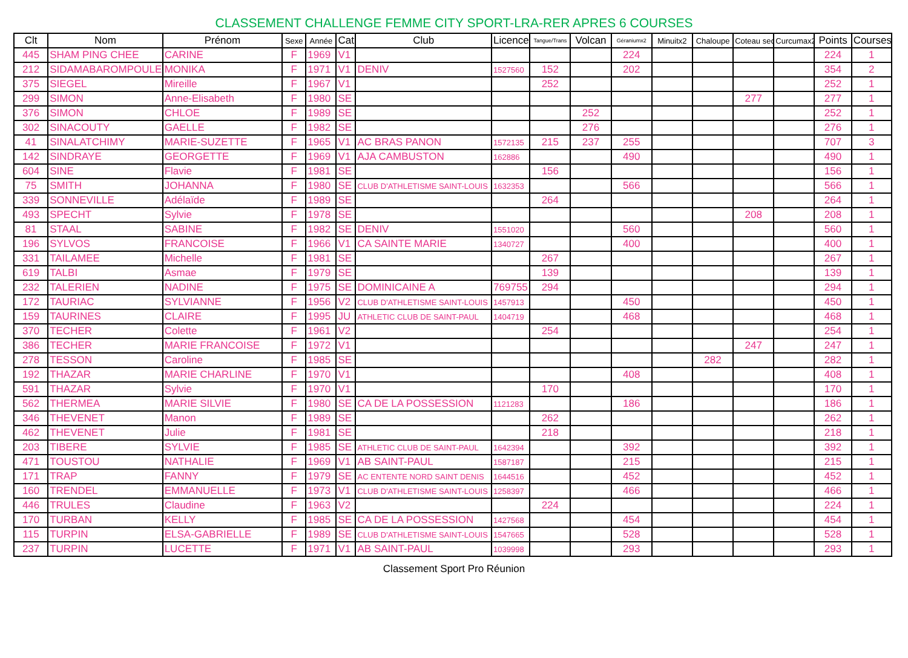CLASSEMENT CHALLENGE FEMME CITY SPORT-LRA-RER APRES 6 COURSES
| Clt | Nom | Prénom | Sexe | Année | Cat | Club | Licence | Tangue/Trans | Volcan | Géraniumx2 | Minuitx2 | Chaloupe | Coteau sec | Curcumax2 | Points | Courses |
| --- | --- | --- | --- | --- | --- | --- | --- | --- | --- | --- | --- | --- | --- | --- | --- | --- |
| 445 | SHAM PING CHEE | CARINE | F | 1969 | V1 | | | | | 224 | | | | | 224 | 1 |
| 212 | SIDAMABAROMPOULE | MONIKA | F | 1971 | V1 | DENIV | 1527560 | 152 | | 202 | | | | | 354 | 2 |
| 375 | SIEGEL | Mireille | F | 1967 | V1 | | | 252 | | | | | | | 252 | 1 |
| 299 | SIMON | Anne-Elisabeth | F | 1980 | SE | | | | | | | | 277 | | 277 | 1 |
| 376 | SIMON | CHLOE | F | 1989 | SE | | | | 252 | | | | | | 252 | 1 |
| 302 | SINACOUTY | GAELLE | F | 1982 | SE | | | | 276 | | | | | | 276 | 1 |
| 41 | SINALATCHIMY | MARIE-SUZETTE | F | 1965 | V1 | AC BRAS PANON | 1572135 | 215 | 237 | 255 | | | | | 707 | 3 |
| 142 | SINDRAYE | GEORGETTE | F | 1969 | V1 | AJA CAMBUSTON | 162886 | | | 490 | | | | | 490 | 1 |
| 604 | SINE | Flavie | F | 1981 | SE | | | 156 | | | | | | | 156 | 1 |
| 75 | SMITH | JOHANNA | F | 1980 | SE | CLUB D'ATHLETISME SAINT-LOUIS | 1632353 | | | 566 | | | | | 566 | 1 |
| 339 | SONNEVILLE | Adélaïde | F | 1989 | SE | | | 264 | | | | | | | 264 | 1 |
| 493 | SPECHT | Sylvie | F | 1978 | SE | | | | | | | | 208 | | 208 | 1 |
| 81 | STAAL | SABINE | F | 1982 | SE | DENIV | 1551020 | | | 560 | | | | | 560 | 1 |
| 196 | SYLVOS | FRANCOISE | F | 1966 | V1 | CA SAINTE MARIE | 1340727 | | | 400 | | | | | 400 | 1 |
| 331 | TAILAMEE | Michelle | F | 1981 | SE | | | 267 | | | | | | | 267 | 1 |
| 619 | TALBI | Asmae | F | 1979 | SE | | | 139 | | | | | | | 139 | 1 |
| 232 | TALERIEN | NADINE | F | 1975 | SE | DOMINICAINE A | 769755 | 294 | | | | | | | 294 | 1 |
| 172 | TAURIAC | SYLVIANNE | F | 1956 | V2 | CLUB D'ATHLETISME SAINT-LOUIS | 1457913 | | | 450 | | | | | 450 | 1 |
| 159 | TAURINES | CLAIRE | F | 1995 | JU | ATHLETIC CLUB DE SAINT-PAUL | 1404719 | | | 468 | | | | | 468 | 1 |
| 370 | TECHER | Colette | F | 1961 | V2 | | | 254 | | | | | | | 254 | 1 |
| 386 | TECHER | MARIE FRANCOISE | F | 1972 | V1 | | | | | | | | 247 | | 247 | 1 |
| 278 | TESSON | Caroline | F | 1985 | SE | | | | | | | 282 | | | 282 | 1 |
| 192 | THAZAR | MARIE CHARLINE | F | 1970 | V1 | | | | | 408 | | | | | 408 | 1 |
| 591 | THAZAR | Sylvie | F | 1970 | V1 | | | 170 | | | | | | | 170 | 1 |
| 562 | THERMEA | MARIE SILVIE | F | 1980 | SE | CA DE LA POSSESSION | 1121283 | | | 186 | | | | | 186 | 1 |
| 346 | THEVENET | Manon | F | 1989 | SE | | | 262 | | | | | | | 262 | 1 |
| 462 | THEVENET | Julie | F | 1981 | SE | | | 218 | | | | | | | 218 | 1 |
| 203 | TIBERE | SYLVIE | F | 1985 | SE | ATHLETIC CLUB DE SAINT-PAUL | 1642394 | | | 392 | | | | | 392 | 1 |
| 471 | TOUSTOU | NATHALIE | F | 1969 | V1 | AB SAINT-PAUL | 1587187 | | | 215 | | | | | 215 | 1 |
| 171 | TRAP | FANNY | F | 1979 | SE | AC ENTENTE NORD SAINT DENIS | 1644516 | | | 452 | | | | | 452 | 1 |
| 160 | TRENDEL | EMMANUELLE | F | 1973 | V1 | CLUB D'ATHLETISME SAINT-LOUIS | 1258397 | | | 466 | | | | | 466 | 1 |
| 446 | TRULES | Claudine | F | 1963 | V2 | | | 224 | | | | | | | 224 | 1 |
| 170 | TURBAN | KELLY | F | 1985 | SE | CA DE LA POSSESSION | 1427568 | | | 454 | | | | | 454 | 1 |
| 115 | TURPIN | ELSA-GABRIELLE | F | 1989 | SE | CLUB D'ATHLETISME SAINT-LOUIS | 1547665 | | | 528 | | | | | 528 | 1 |
| 237 | TURPIN | LUCETTE | F | 1971 | V1 | AB SAINT-PAUL | 1039998 | | | 293 | | | | | 293 | 1 |
Classement Sport Pro Réunion